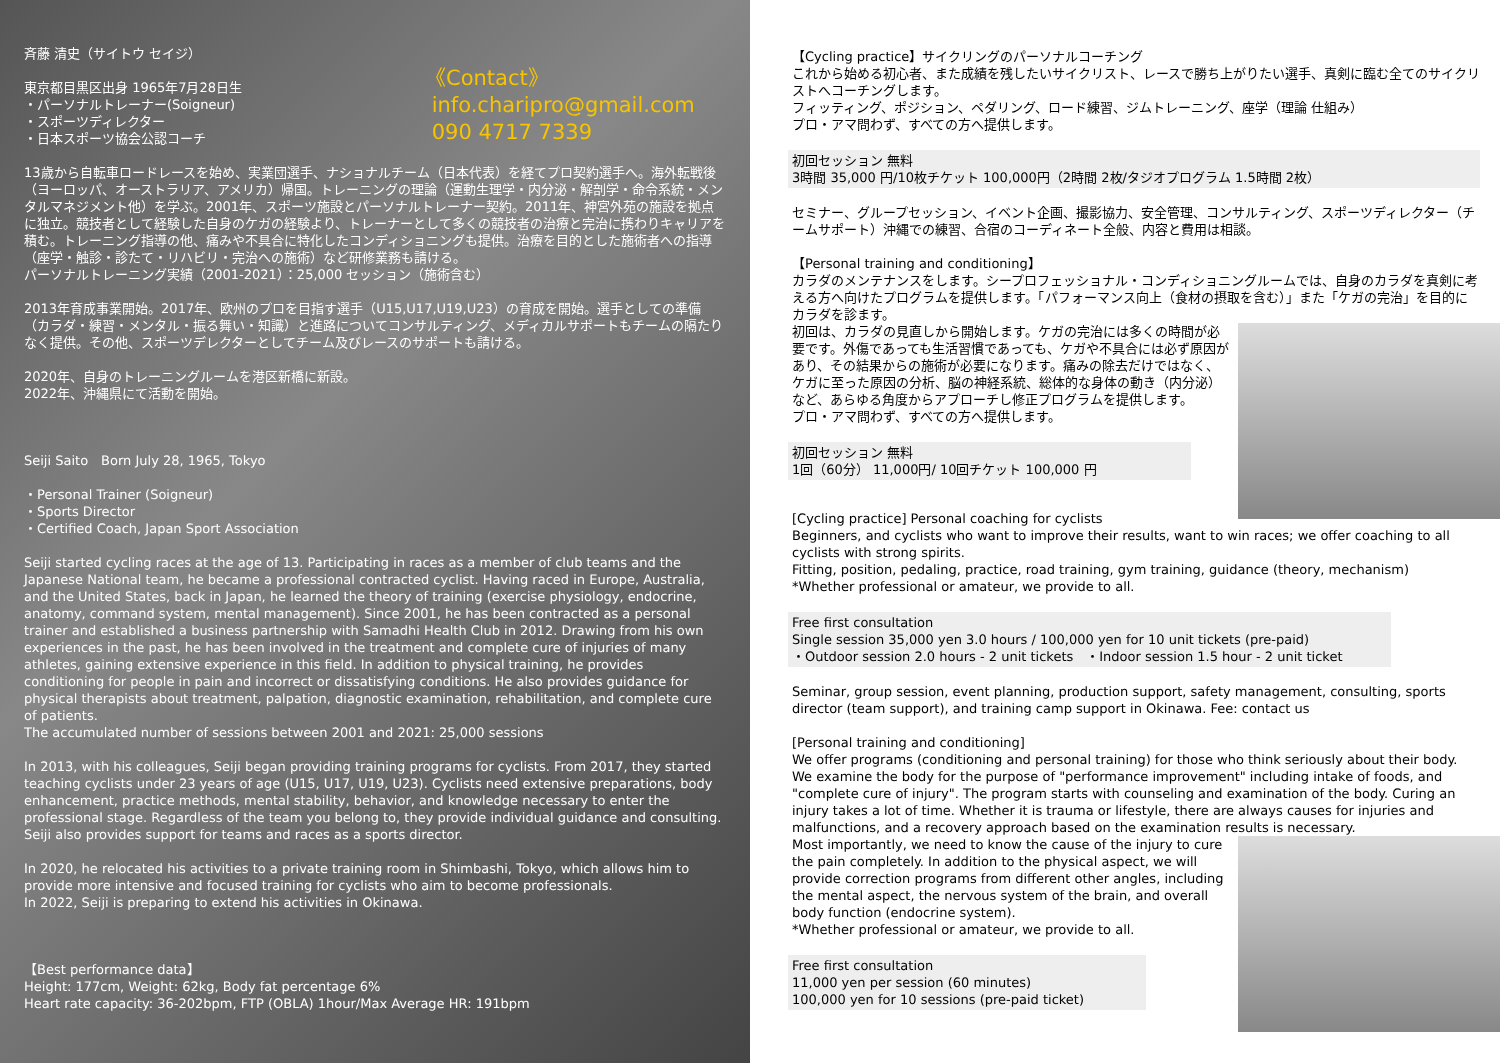《Contact》
info.charipro@gmail.com
090 4717 7339
斉藤 清史（サイトウ セイジ）
東京都目黒区出身 1965年7月28日生
・パーソナルトレーナー(Soigneur)
・スポーツディレクター
・日本スポーツ協会公認コーチ
13歳から自転車ロードレースを始め、実業団選手、ナショナルチーム（日本代表）を経てプロ契約選手へ。海外転戦後（ヨーロッパ、オーストラリア、アメリカ）帰国。トレーニングの理論（運動生理学・内分泌・解剖学・命令系統・メンタルマネジメント他）を学ぶ。2001年、スポーツ施設とパーソナルトレーナー契約。2011年、神宮外苑の施設を拠点に独立。競技者として経験した自身のケガの経験より、トレーナーとして多くの競技者の治療と完治に携わりキャリアを積む。トレーニング指導の他、痛みや不具合に特化したコンディショニングも提供。治療を目的とした施術者への指導（座学・触診・診たて・リハビリ・完治への施術）など研修業務も請ける。
パーソナルトレーニング実績（2001-2021）：25,000 セッション（施術含む）
2013年育成事業開始。2017年、欧州のプロを目指す選手（U15,U17,U19,U23）の育成を開始。選手としての準備（カラダ・練習・メンタル・振る舞い・知識）と進路についてコンサルティング、メディカルサポートもチームの隔たりなく提供。その他、スポーツデレクターとしてチーム及びレースのサポートも請ける。
2020年、自身のトレーニングルームを港区新橋に新設。
2022年、沖縄県にて活動を開始。
Seiji Saito　Born July 28, 1965, Tokyo
・Personal Trainer (Soigneur)
・Sports Director
・Certified Coach, Japan Sport Association
Seiji started cycling races at the age of 13. Participating in races as a member of club teams and the Japanese National team, he became a professional contracted cyclist. Having raced in Europe, Australia, and the United States, back in Japan, he learned the theory of training (exercise physiology, endocrine, anatomy, command system, mental management). Since 2001, he has been contracted as a personal trainer and established a business partnership with Samadhi Health Club in 2012. Drawing from his own experiences in the past, he has been involved in the treatment and complete cure of injuries of many athletes, gaining extensive experience in this field. In addition to physical training, he provides conditioning for people in pain and incorrect or dissatisfying conditions. He also provides guidance for physical therapists about treatment, palpation, diagnostic examination, rehabilitation, and complete cure of patients.
The accumulated number of sessions between 2001 and 2021: 25,000 sessions
In 2013, with his colleagues, Seiji began providing training programs for cyclists. From 2017, they started teaching cyclists under 23 years of age (U15, U17, U19, U23). Cyclists need extensive preparations, body enhancement, practice methods, mental stability, behavior, and knowledge necessary to enter the professional stage. Regardless of the team you belong to, they provide individual guidance and consulting. Seiji also provides support for teams and races as a sports director.
In 2020, he relocated his activities to a private training room in Shimbashi, Tokyo, which allows him to provide more intensive and focused training for cyclists who aim to become professionals.
In 2022, Seiji is preparing to extend his activities in Okinawa.
【Best performance data】
Height: 177cm, Weight: 62kg, Body fat percentage 6%
Heart rate capacity: 36-202bpm, FTP (OBLA) 1hour/Max Average HR: 191bpm
【Cycling practice】サイクリングのパーソナルコーチング
これから始める初心者、また成績を残したいサイクリスト、レースで勝ち上がりたい選手、真剣に臨む全てのサイクリストへコーチングします。
フィッティング、ポジション、ペダリング、ロード練習、ジムトレーニング、座学（理論 仕組み）
プロ・アマ問わず、すべての方へ提供します。
初回セッション 無料
3時間 35,000 円/10枚チケット 100,000円（2時間 2枚/タジオプログラム 1.5時間 2枚）
セミナー、グループセッション、イベント企画、撮影協力、安全管理、コンサルティング、スポーツディレクター（チームサポート）沖縄での練習、合宿のコーディネート全般、内容と費用は相談。
【Personal training and conditioning】
カラダのメンテナンスをします。シープロフェッショナル・コンディショニングルームでは、自身のカラダを真剣に考える方へ向けたプログラムを提供します。「パフォーマンス向上（食材の摂取を含む）」また「ケガの完治」を目的にカラダを診ます。
初回は、カラダの見直しから開始します。ケガの完治には多くの時間が必要です。外傷であっても生活習慣であっても、ケガや不具合には必ず原因があり、その結果からの施術が必要になります。痛みの除去だけではなく、ケガに至った原因の分析、脳の神経系統、総体的な身体の動き（内分泌）など、あらゆる角度からアプローチし修正プログラムを提供します。
プロ・アマ問わず、すべての方へ提供します。
初回セッション 無料
1回（60分） 11,000円/ 10回チケット 100,000 円
[Cycling practice] Personal coaching for cyclists
Beginners, and cyclists who want to improve their results, want to win races; we offer coaching to all cyclists with strong spirits.
Fitting, position, pedaling, practice, road training, gym training, guidance (theory, mechanism)
*Whether professional or amateur, we provide to all.
Free first consultation
Single session 35,000 yen 3.0 hours / 100,000 yen for 10 unit tickets (pre-paid)
・Outdoor session 2.0 hours - 2 unit tickets　・Indoor session 1.5 hour - 2 unit ticket
Seminar, group session, event planning, production support, safety management, consulting, sports director (team support), and training camp support in Okinawa. Fee: contact us
[Personal training and conditioning]
We offer programs (conditioning and personal training) for those who think seriously about their body. We examine the body for the purpose of "performance improvement" including intake of foods, and "complete cure of injury". The program starts with counseling and examination of the body. Curing an injury takes a lot of time. Whether it is trauma or lifestyle, there are always causes for injuries and malfunctions, and a recovery approach based on the examination results is necessary.
Most importantly, we need to know the cause of the injury to cure the pain completely. In addition to the physical aspect, we will provide correction programs from different other angles, including the mental aspect, the nervous system of the brain, and overall body function (endocrine system).
*Whether professional or amateur, we provide to all.
Free first consultation
11,000 yen per session (60 minutes)
100,000 yen for 10 sessions (pre-paid ticket)